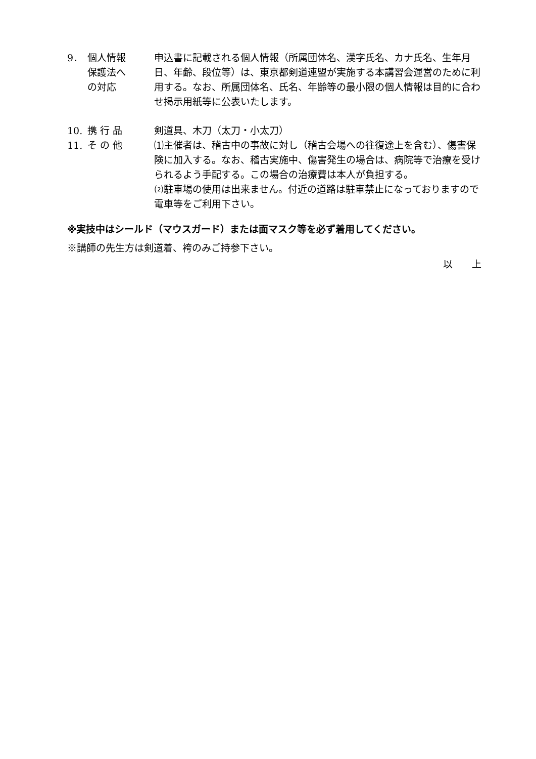9． 個人情報
保護法へ
の対応
申込書に記載される個人情報（所属団体名、漢字氏名、カナ氏名、生年月日、年齢、段位等）は、東京都剣道連盟が実施する本講習会運営のために利用する。なお、所属団体名、氏名、年齢等の最小限の個人情報は目的に合わせ掲示用紙等に公表いたします。
10. 携 行 品 剣道具、木刀（太刀・小太刀）
11. そ の 他 ⑴主催者は、稽古中の事故に対し（稽古会場への往復途上を含む）、傷害保険に加入する。なお、稽古実施中、傷害発生の場合は、病院等で治療を受けられるよう手配する。この場合の治療費は本人が負担する。
⑵駐車場の使用は出来ません。付近の道路は駐車禁止になっておりますので電車等をご利用下さい。
※実技中はシールド（マウスガード）または面マスク等を必ず着用してください。
※講師の先生方は剣道着、袴のみご持参下さい。
以　　上